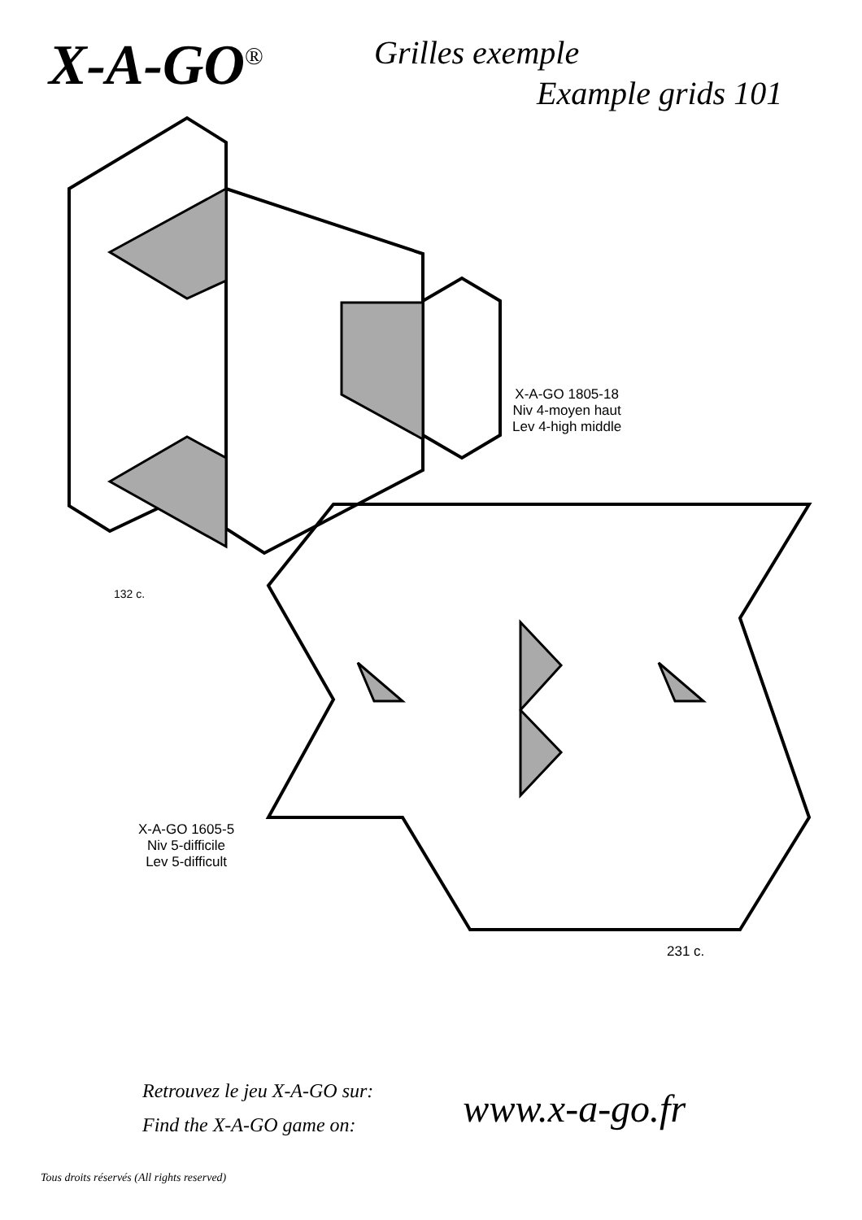X-A-GO<sup>®</sup>
Grilles exemple
Example grids 101
X-A-GO 1805-18
Niv 4-moyen haut
Lev 4-high middle
132 c.
X-A-GO 1605-5
Niv 5-difficile
Lev 5-difficult
231 c.
Retrouvez le jeu X-A-GO sur:
Find the X-A-GO game on:
www.x-a-go.fr
Tous droits réservés (All rights reserved)